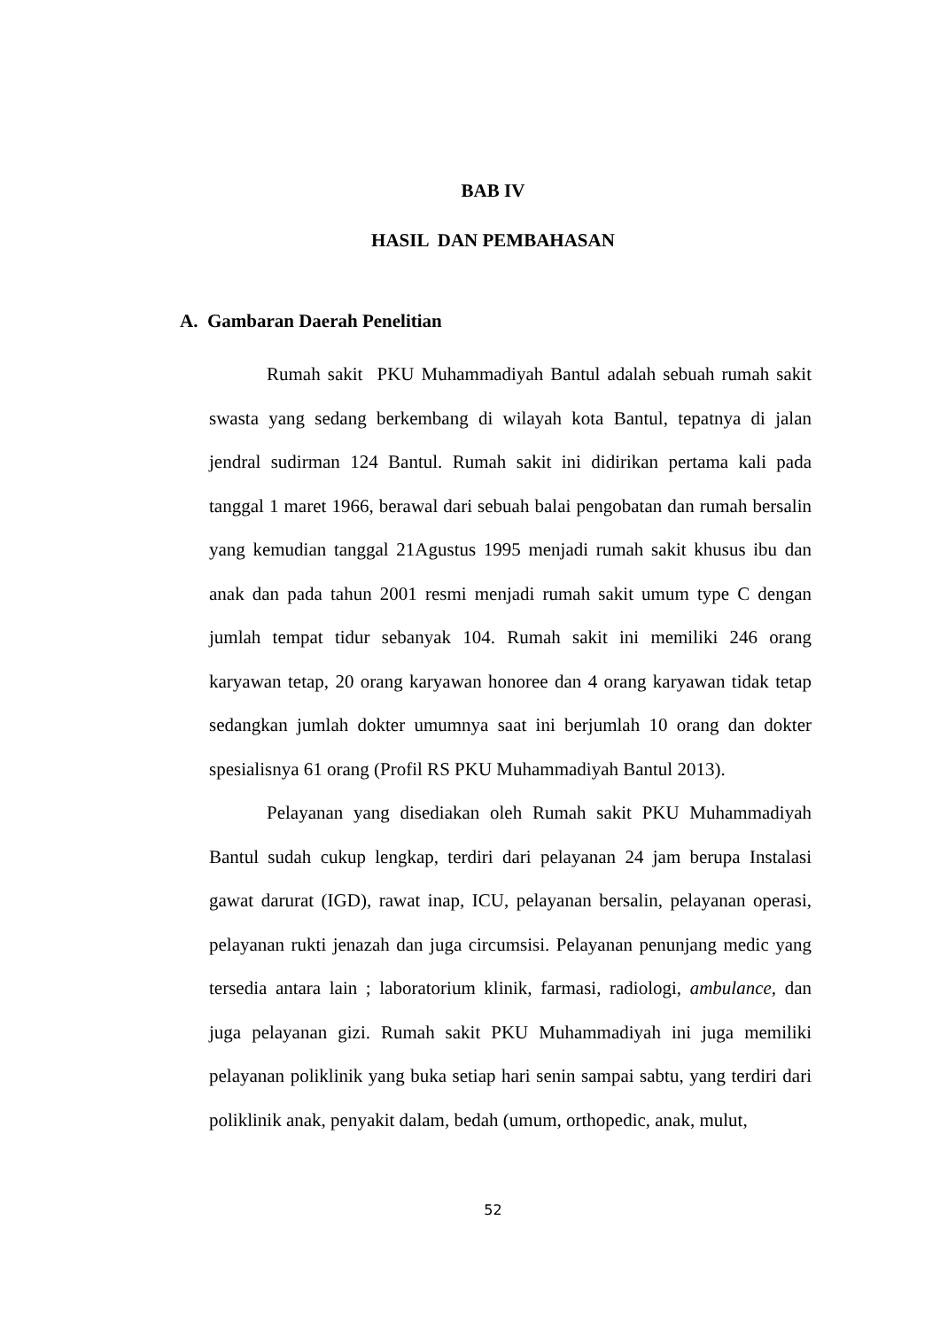BAB IV
HASIL DAN PEMBAHASAN
A. Gambaran Daerah Penelitian
Rumah sakit PKU Muhammadiyah Bantul adalah sebuah rumah sakit swasta yang sedang berkembang di wilayah kota Bantul, tepatnya di jalan jendral sudirman 124 Bantul. Rumah sakit ini didirikan pertama kali pada tanggal 1 maret 1966, berawal dari sebuah balai pengobatan dan rumah bersalin yang kemudian tanggal 21Agustus 1995 menjadi rumah sakit khusus ibu dan anak dan pada tahun 2001 resmi menjadi rumah sakit umum type C dengan jumlah tempat tidur sebanyak 104. Rumah sakit ini memiliki 246 orang karyawan tetap, 20 orang karyawan honoree dan 4 orang karyawan tidak tetap sedangkan jumlah dokter umumnya saat ini berjumlah 10 orang dan dokter spesialisnya 61 orang (Profil RS PKU Muhammadiyah Bantul 2013).
Pelayanan yang disediakan oleh Rumah sakit PKU Muhammadiyah Bantul sudah cukup lengkap, terdiri dari pelayanan 24 jam berupa Instalasi gawat darurat (IGD), rawat inap, ICU, pelayanan bersalin, pelayanan operasi, pelayanan rukti jenazah dan juga circumsisi. Pelayanan penunjang medic yang tersedia antara lain ; laboratorium klinik, farmasi, radiologi, ambulance, dan juga pelayanan gizi. Rumah sakit PKU Muhammadiyah ini juga memiliki pelayanan poliklinik yang buka setiap hari senin sampai sabtu, yang terdiri dari poliklinik anak, penyakit dalam, bedah (umum, orthopedic, anak, mulut,
52